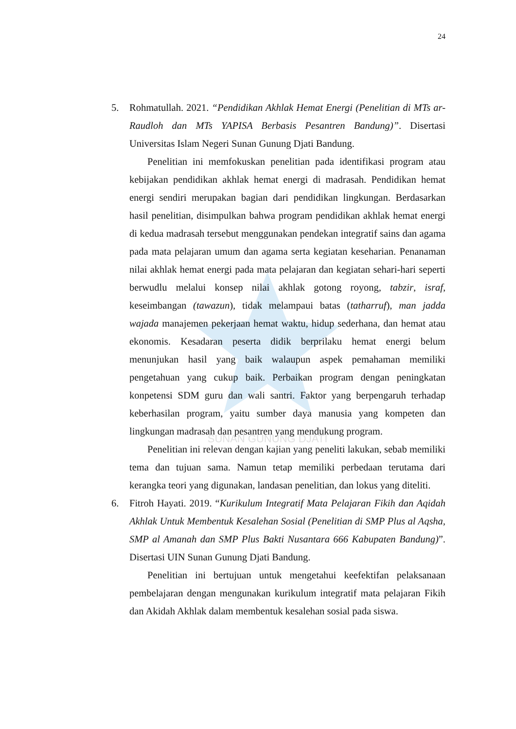SUNAN GUNUNG DJATI
24
5. Rohmatullah. 2021. “Pendidikan Akhlak Hemat Energi (Penelitian di MTs ar-Raudloh dan MTs YAPISA Berbasis Pesantren Bandung)”. Disertasi Universitas Islam Negeri Sunan Gunung Djati Bandung.
Penelitian ini memfokuskan penelitian pada identifikasi program atau kebijakan pendidikan akhlak hemat energi di madrasah. Pendidikan hemat energi sendiri merupakan bagian dari pendidikan lingkungan. Berdasarkan hasil penelitian, disimpulkan bahwa program pendidikan akhlak hemat energi di kedua madrasah tersebut menggunakan pendekan integratif sains dan agama pada mata pelajaran umum dan agama serta kegiatan keseharian. Penanaman nilai akhlak hemat energi pada mata pelajaran dan kegiatan sehari-hari seperti berwudlu melalui konsep nilai akhlak gotong royong, tabzir, israf, keseimbangan (tawazun), tidak melampaui batas (tatharruf), man jadda wajada manajemen pekerjaan hemat waktu, hidup sederhana, dan hemat atau ekonomis. Kesadaran peserta didik berprilaku hemat energi belum menunjukan hasil yang baik walaupun aspek pemahaman memiliki pengetahuan yang cukup baik. Perbaikan program dengan peningkatan konpetensi SDM guru dan wali santri. Faktor yang berpengaruh terhadap keberhasilan program, yaitu sumber daya manusia yang kompeten dan lingkungan madrasah dan pesantren yang mendukung program.
Penelitian ini relevan dengan kajian yang peneliti lakukan, sebab memiliki tema dan tujuan sama. Namun tetap memiliki perbedaan terutama dari kerangka teori yang digunakan, landasan penelitian, dan lokus yang diteliti.
6. Fitroh Hayati. 2019. “Kurikulum Integratif Mata Pelajaran Fikih dan Aqidah Akhlak Untuk Membentuk Kesalehan Sosial (Penelitian di SMP Plus al Aqsha, SMP al Amanah dan SMP Plus Bakti Nusantara 666 Kabupaten Bandung)”. Disertasi UIN Sunan Gunung Djati Bandung.
Penelitian ini bertujuan untuk mengetahui keefektifan pelaksanaan pembelajaran dengan mengunakan kurikulum integratif mata pelajaran Fikih dan Akidah Akhlak dalam membentuk kesalehan sosial pada siswa.